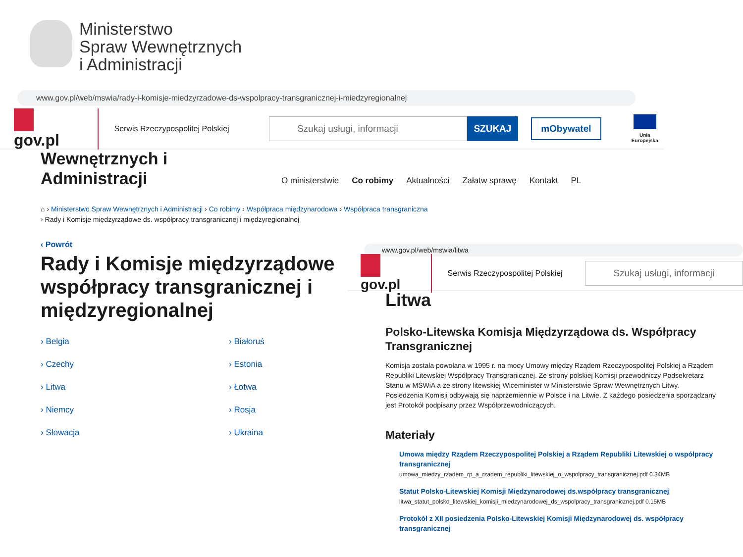Ministerstwo
Spraw Wewnętrznych
i Administracji
www.gov.pl/web/mswia/rady-i-komisje-miedzyrzadowe-ds-wspolpracy-transgranicznej-i-miedzyregionalnej
gov.pl
Serwis Rzeczypospolitej Polskiej
Szukaj usługi, informacji
SZUKAJ
mObywatel
Unia Europejska
Wewnętrznych i
Administracji
O ministerstwie Co robimy Aktualności Załatw sprawę Kontakt PL
⌂ › Ministerstwo Spraw Wewnętrznych i Administracji › Co robimy › Współpraca międzynarodowa › Współpraca transgraniczna
› Rady i Komisje międzyrządowe ds. współpracy transgranicznej i międzyregionalnej
‹ Powrót
Rady i Komisje międzyrządowe współpracy transgranicznej i międzyregionalnej
› Belgia › Białoruś › Czechy › Estonia › Litwa › Łotwa › Niemcy › Rosja › Słowacja › Ukraina
www.gov.pl/web/mswia/litwa
gov.pl
Serwis Rzeczypospolitej Polskiej
Szukaj usługi, informacji
Litwa
Polsko-Litewska Komisja Międzyrządowa ds. Współpracy Transgranicznej
Komisja została powołana w 1995 r. na mocy Umowy między Rządem Rzeczypospolitej Polskiej a Rządem Republiki Litewskiej Współpracy Transgranicznej. Ze strony polskiej Komisji przewodniczy Podsekretarz Stanu w MSWiA a ze strony litewskiej Wiceminister w Ministerstwie Spraw Wewnętrznych Litwy. Posiedzenia Komisji odbywają się naprzemiennie w Polsce i na Litwie. Z każdego posiedzenia sporządzany jest Protokół podpisany przez Współprzewodniczących.
Materiały
Umowa między Rządem Rzeczypospolitej Polskiej a Rządem Republiki Litewskiej o współpracy transgranicznej
umowa_miedzy_rzadem_rp_a_rzadem_republiki_litewskiej_o_wspolpracy_transgranicznej.pdf 0.34MB
Statut Polsko-Litewskiej Komisji Międzynarodowej ds.współpracy transgranicznej
litwa_statut_polsko_litewskiej_komisji_miedzynarodowej_ds_wspolpracy_transgranicznej.pdf 0.15MB
Protokół z XII posiedzenia Polsko-Litewskiej Komisji Międzynarodowej ds. współpracy transgranicznej